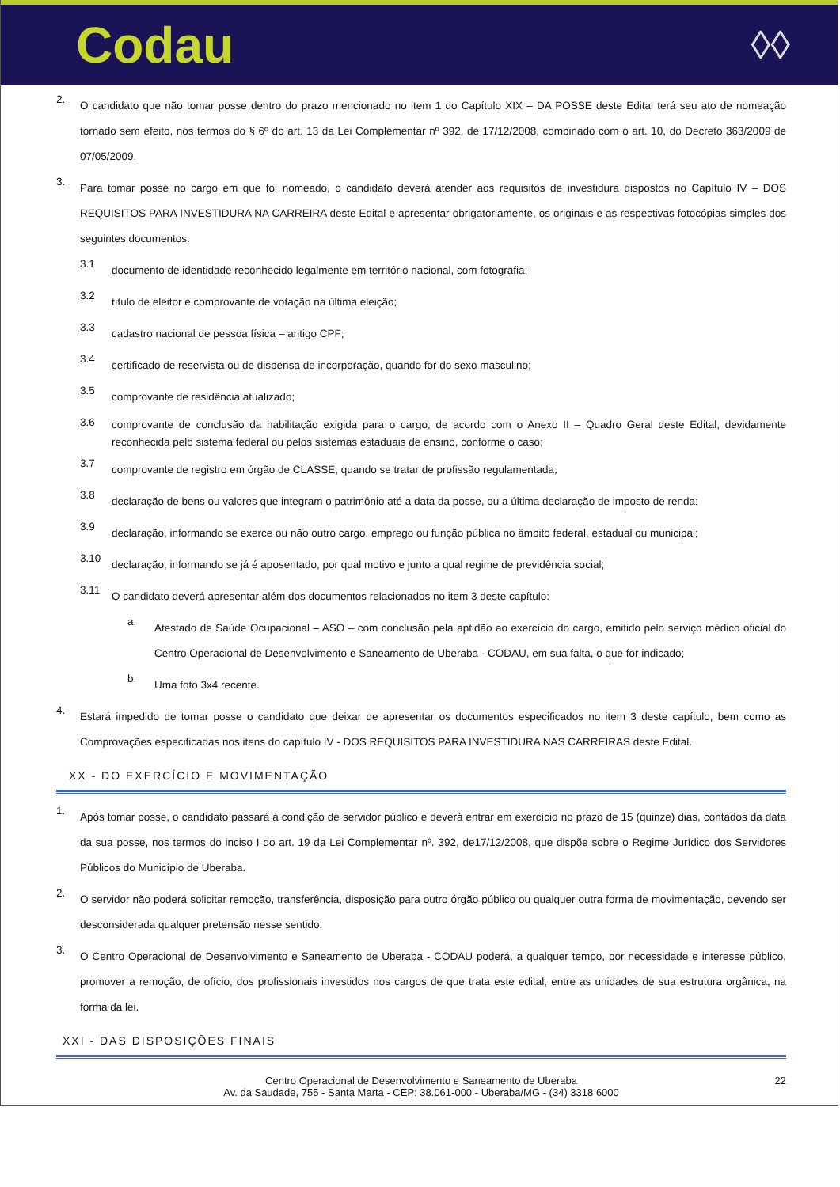Codau
◊◊
2.
O candidato que não tomar posse dentro do prazo mencionado no item 1 do Capítulo XIX – DA POSSE deste Edital terá seu ato de nomeação tornado sem efeito, nos termos do § 6º do art. 13 da Lei Complementar nº 392, de 17/12/2008, combinado com o art. 10, do Decreto 363/2009 de 07/05/2009.
3.
Para tomar posse no cargo em que foi nomeado, o candidato deverá atender aos requisitos de investidura dispostos no Capítulo IV – DOS REQUISITOS PARA INVESTIDURA NA CARREIRA deste Edital e apresentar obrigatoriamente, os originais e as respectivas fotocópias simples dos seguintes documentos:
3.1
documento de identidade reconhecido legalmente em território nacional, com fotografia;
3.2
título de eleitor e comprovante de votação na última eleição;
3.3
cadastro nacional de pessoa física – antigo CPF;
3.4
certificado de reservista ou de dispensa de incorporação, quando for do sexo masculino;
3.5
comprovante de residência atualizado;
3.6
comprovante de conclusão da habilitação exigida para o cargo, de acordo com o Anexo II – Quadro Geral deste Edital, devidamente reconhecida pelo sistema federal ou pelos sistemas estaduais de ensino, conforme o caso;
3.7
comprovante de registro em órgão de CLASSE, quando se tratar de profissão regulamentada;
3.8
declaração de bens ou valores que integram o patrimônio até a data da posse, ou a última declaração de imposto de renda;
3.9
declaração, informando se exerce ou não outro cargo, emprego ou função pública no âmbito federal, estadual ou municipal;
3.10
declaração, informando se já é aposentado, por qual motivo e junto a qual regime de previdência social;
3.11
O candidato deverá apresentar além dos documentos relacionados no item 3 deste capítulo:
a.
Atestado de Saúde Ocupacional – ASO – com conclusão pela aptidão ao exercício do cargo, emitido pelo serviço médico oficial do Centro Operacional de Desenvolvimento e Saneamento de Uberaba - CODAU, em sua falta, o que for indicado;
b.
Uma foto 3x4 recente.
4.
Estará impedido de tomar posse o candidato que deixar de apresentar os documentos especificados no item 3 deste capítulo, bem como as Comprovações especificadas nos itens do capítulo IV - DOS REQUISITOS PARA INVESTIDURA NAS CARREIRAS deste Edital.
XX - DO EXERCÍCIO E MOVIMENTAÇÃO
1.
Após tomar posse, o candidato passará à condição de servidor público e deverá entrar em exercício no prazo de 15 (quinze) dias, contados da data da sua posse, nos termos do inciso I do art. 19 da Lei Complementar nº. 392, de17/12/2008, que dispõe sobre o Regime Jurídico dos Servidores Públicos do Município de Uberaba.
2.
O servidor não poderá solicitar remoção, transferência, disposição para outro órgão público ou qualquer outra forma de movimentação, devendo ser desconsiderada qualquer pretensão nesse sentido.
3.
O Centro Operacional de Desenvolvimento e Saneamento de Uberaba - CODAU poderá, a qualquer tempo, por necessidade e interesse público, promover a remoção, de ofício, dos profissionais investidos nos cargos de que trata este edital, entre as unidades de sua estrutura orgânica, na forma da lei.
XXI - DAS DISPOSIÇÕES FINAIS
22 Centro Operacional de Desenvolvimento e Saneamento de Uberaba
Av. da Saudade, 755 - Santa Marta - CEP: 38.061-000 - Uberaba/MG - (34) 3318 6000